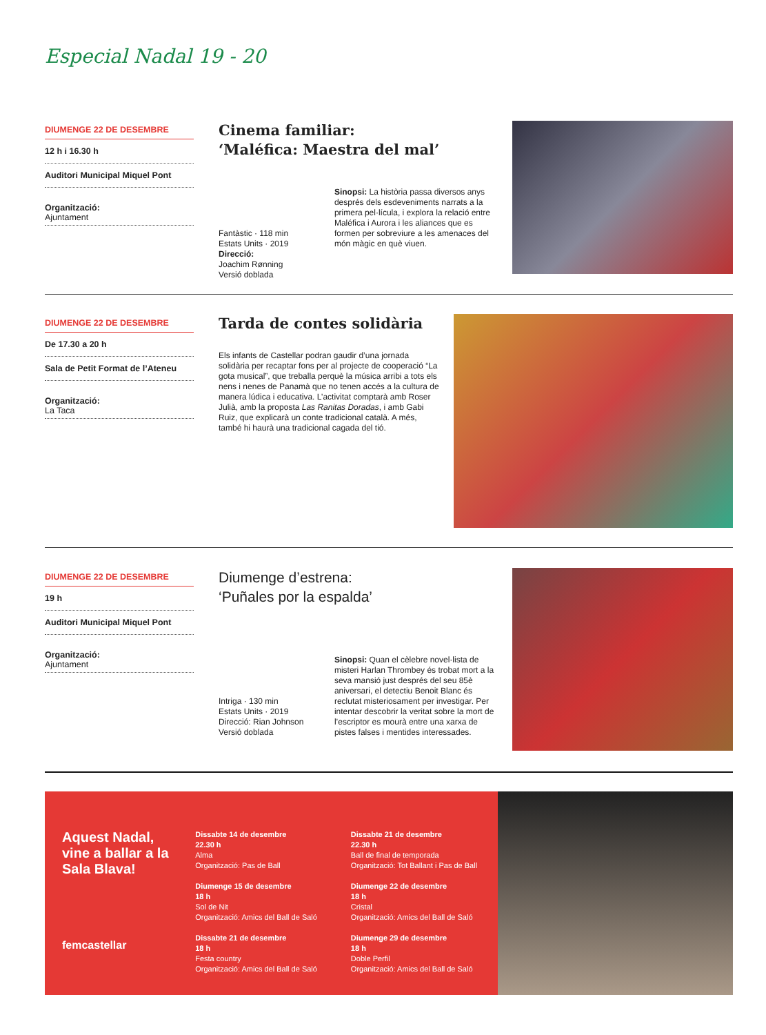Especial Nadal 19 - 20
DIUMENGE 22 DE DESEMBRE
12 h i 16.30 h
Auditori Municipal Miquel Pont
Organització:
Ajuntament
Cinema familiar:
‘Maléfica: Maestra del mal’
Fantàstic · 118 min
Estats Units · 2019
Direcció:
Joachim Rønning
Versió doblada
Sinopsi: La història passa diversos anys després dels esdeveniments narrats a la primera pel·lícula, i explora la relació entre Maléfica i Aurora i les aliances que es formen per sobreviure a les amenaces del món màgic en què viuen.
DIUMENGE 22 DE DESEMBRE
De 17.30 a 20 h
Sala de Petit Format de l’Ateneu
Organització:
La Taca
Tarda de contes solidària
Els infants de Castellar podran gaudir d’una jornada solidària per recaptar fons per al projecte de cooperació “La gota musical”, que treballa perquè la música arribi a tots els nens i nenes de Panamà que no tenen accés a la cultura de manera lúdica i educativa. L’activitat comptarà amb Roser Julià, amb la proposta Las Ranitas Doradas, i amb Gabi Ruiz, que explicarà un conte tradicional català. A més, també hi haurà una tradicional cagada del tió.
DIUMENGE 22 DE DESEMBRE
19 h
Auditori Municipal Miquel Pont
Organització:
Ajuntament
Diumenge d’estrena:
‘Puñales por la espalda’
Intriga · 130 min
Estats Units · 2019
Direcció: Rian Johnson
Versió doblada
Sinopsi: Quan el cèlebre novel·lista de misteri Harlan Thrombey és trobat mort a la seva mansió just després del seu 85è aniversari, el detectiu Benoit Blanc és reclutat misteriosament per investigar. Per intentar descobrir la veritat sobre la mort de l’escriptor es mourà entre una xarxa de pistes falses i mentides interessades.
Aquest Nadal, vine a ballar a la Sala Blava!
femcastellar
Dissabte 14 de desembre
22.30 h
Alma
Organització: Pas de Ball
Diumenge 15 de desembre
18 h
Sol de Nit
Organització: Amics del Ball de Saló
Dissabte 21 de desembre
18 h
Festa country
Organització: Amics del Ball de Saló
Dissabte 21 de desembre
22.30 h
Ball de final de temporada
Organització: Tot Ballant i Pas de Ball
Diumenge 22 de desembre
18 h
Cristal
Organització: Amics del Ball de Saló
Diumenge 29 de desembre
18 h
Doble Perfil
Organització: Amics del Ball de Saló